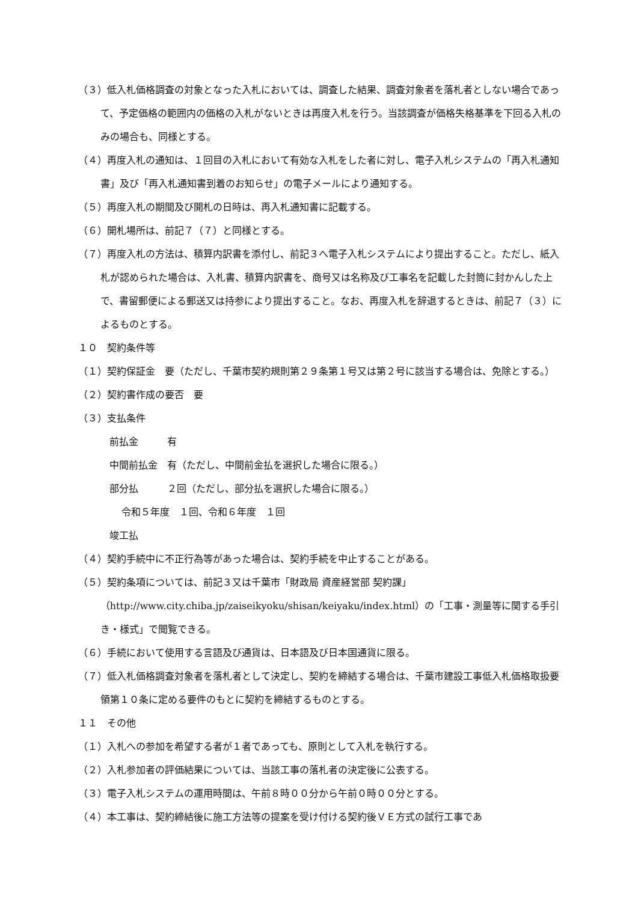（３）低入札価格調査の対象となった入札においては、調査した結果、調査対象者を落札者としない場合であって、予定価格の範囲内の価格の入札がないときは再度入札を行う。当該調査が価格失格基準を下回る入札のみの場合も、同様とする。
（４）再度入札の通知は、１回目の入札において有効な入札をした者に対し、電子入札システムの「再入札通知書」及び「再入札通知書到着のお知らせ」の電子メールにより通知する。
（５）再度入札の期間及び開札の日時は、再入札通知書に記載する。
（６）開札場所は、前記７（７）と同様とする。
（７）再度入札の方法は、積算内訳書を添付し、前記３へ電子入札システムにより提出すること。ただし、紙入札が認められた場合は、入札書、積算内訳書を、商号又は名称及び工事名を記載した封筒に封かんした上で、書留郵便による郵送又は持参により提出すること。なお、再度入札を辞退するときは、前記７（３）によるものとする。
１０　契約条件等
（１）契約保証金　要（ただし、千葉市契約規則第２９条第１号又は第２号に該当する場合は、免除とする。）
（２）契約書作成の要否　要
（３）支払条件
前払金　　　有
中間前払金　有（ただし、中間前金払を選択した場合に限る。）
部分払　　　２回（ただし、部分払を選択した場合に限る。）
令和５年度　１回、令和６年度　１回
竣工払
（４）契約手続中に不正行為等があった場合は、契約手続を中止することがある。
（５）契約条項については、前記３又は千葉市「財政局 資産経営部 契約課」（http://www.city.chiba.jp/zaiseikyoku/shisan/keiyaku/index.html）の「工事・測量等に関する手引き・様式」で閲覧できる。
（６）手続において使用する言語及び通貨は、日本語及び日本国通貨に限る。
（７）低入札価格調査対象者を落札者として決定し、契約を締結する場合は、千葉市建設工事低入札価格取扱要領第１０条に定める要件のもとに契約を締結するものとする。
１１　その他
（１）入札への参加を希望する者が１者であっても、原則として入札を執行する。
（２）入札参加者の評価結果については、当該工事の落札者の決定後に公表する。
（３）電子入札システムの運用時間は、午前８時００分から午前０時００分とする。
（４）本工事は、契約締結後に施工方法等の提案を受け付ける契約後ＶＥ方式の試行工事であ